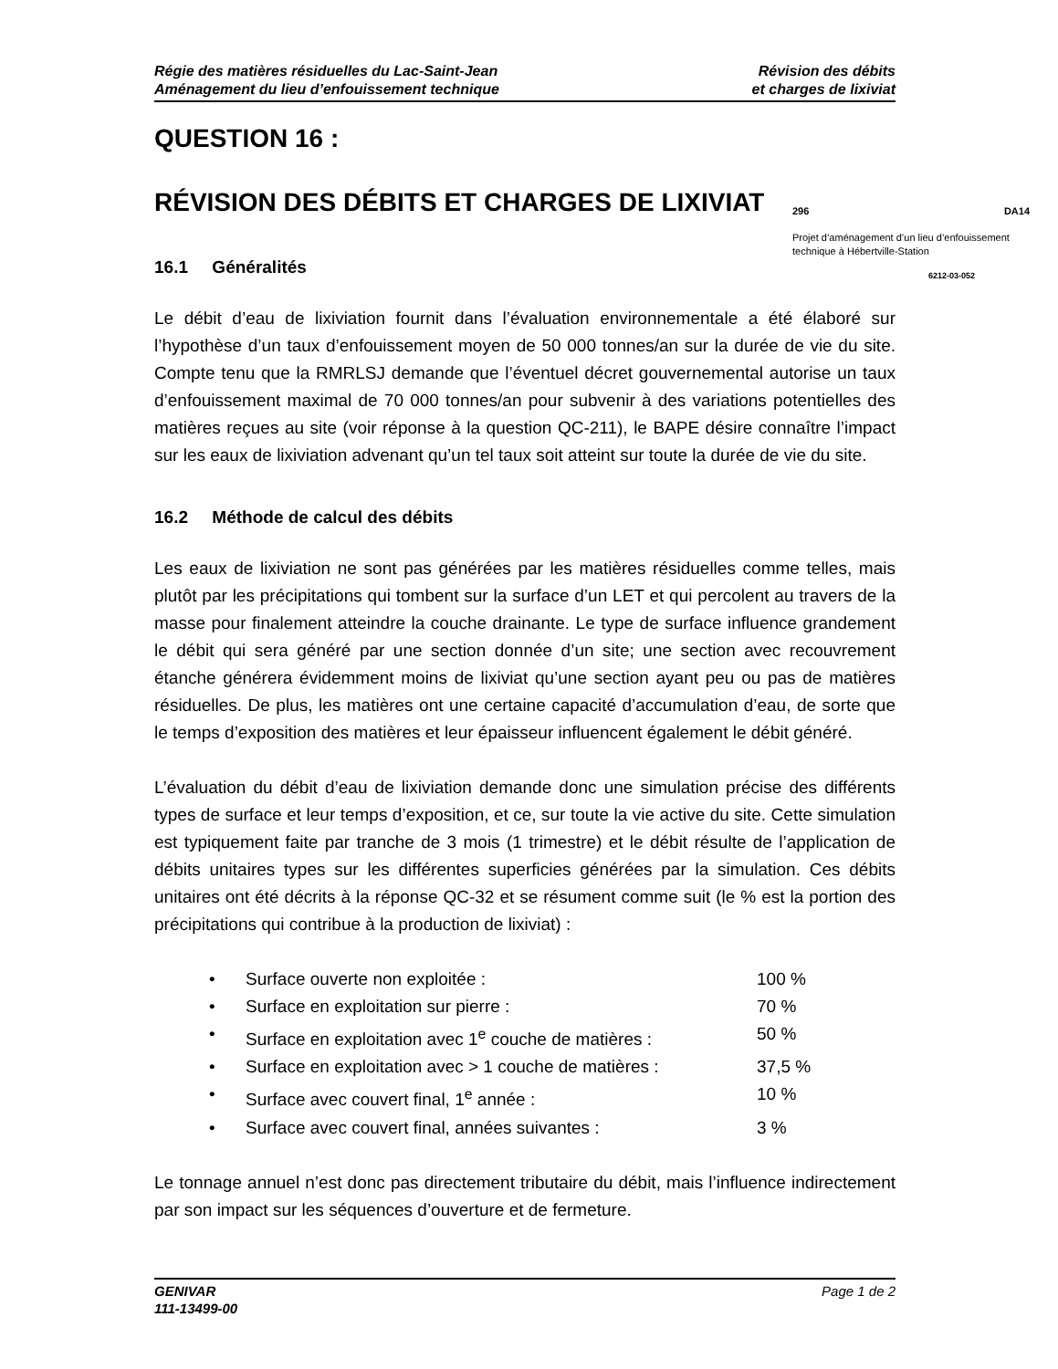Régie des matières résiduelles du Lac-Saint-Jean
Aménagement du lieu d’enfouissement technique
Révision des débits
et charges de lixiviat
QUESTION 16 :
RÉVISION DES DÉBITS ET CHARGES DE LIXIVIAT
16.1 Généralités
Le débit d’eau de lixiviation fournit dans l’évaluation environnementale a été élaboré sur l’hypothèse d’un taux d’enfouissement moyen de 50 000 tonnes/an sur la durée de vie du site. Compte tenu que la RMRLSJ demande que l’éventuel décret gouvernemental autorise un taux d’enfouissement maximal de 70 000 tonnes/an pour subvenir à des variations potentielles des matières reçues au site (voir réponse à la question QC-211), le BAPE désire connaître l’impact sur les eaux de lixiviation advenant qu’un tel taux soit atteint sur toute la durée de vie du site.
16.2 Méthode de calcul des débits
Les eaux de lixiviation ne sont pas générées par les matières résiduelles comme telles, mais plutôt par les précipitations qui tombent sur la surface d’un LET et qui percolent au travers de la masse pour finalement atteindre la couche drainante. Le type de surface influence grandement le débit qui sera généré par une section donnée d’un site; une section avec recouvrement étanche générera évidemment moins de lixiviat qu’une section ayant peu ou pas de matières résiduelles. De plus, les matières ont une certaine capacité d’accumulation d’eau, de sorte que le temps d’exposition des matières et leur épaisseur influencent également le débit généré.
L’évaluation du débit d’eau de lixiviation demande donc une simulation précise des différents types de surface et leur temps d’exposition, et ce, sur toute la vie active du site. Cette simulation est typiquement faite par tranche de 3 mois (1 trimestre) et le débit résulte de l’application de débits unitaires types sur les différentes superficies générées par la simulation. Ces débits unitaires ont été décrits à la réponse QC-32 et se résument comme suit (le % est la portion des précipitations qui contribue à la production de lixiviat) :
• Surface ouverte non exploitée : 100 %
• Surface en exploitation sur pierre : 70 %
• Surface en exploitation avec 1<sup>e</sup> couche de matières : 50 %
• Surface en exploitation avec > 1 couche de matières : 37,5 %
• Surface avec couvert final, 1<sup>e</sup> année : 10 %
• Surface avec couvert final, années suivantes : 3 %
Le tonnage annuel n’est donc pas directement tributaire du débit, mais l’influence indirectement par son impact sur les séquences d’ouverture et de fermeture.
296 DA14
Projet d’aménagement d’un lieu d’enfouissement technique à Hébertville-Station
6212-03-052
GENIVAR
111-13499-00
Page 1 de 2